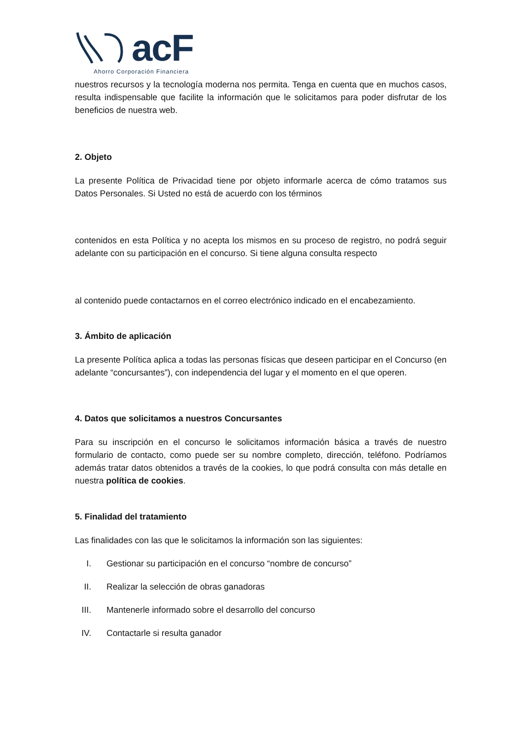acF
Ahorro Corporación Financiera
nuestros recursos y la tecnología moderna nos permita. Tenga en cuenta que en muchos casos, resulta indispensable que facilite la información que le solicitamos para poder disfrutar de los beneficios de nuestra web.
2. Objeto
La presente Política de Privacidad tiene por objeto informarle acerca de cómo tratamos sus Datos Personales. Si Usted no está de acuerdo con los términos
contenidos en esta Política y no acepta los mismos en su proceso de registro, no podrá seguir adelante con su participación en el concurso. Si tiene alguna consulta respecto
al contenido puede contactarnos en el correo electrónico indicado en el encabezamiento.
3. Ámbito de aplicación
La presente Política aplica a todas las personas físicas que deseen participar en el Concurso (en adelante “concursantes”), con independencia del lugar y el momento en el que operen.
4. Datos que solicitamos a nuestros Concursantes
Para su inscripción en el concurso le solicitamos información básica a través de nuestro formulario de contacto, como puede ser su nombre completo, dirección, teléfono. Podríamos además tratar datos obtenidos a través de la cookies, lo que podrá consulta con más detalle en nuestra política de cookies.
5. Finalidad del tratamiento
Las finalidades con las que le solicitamos la información son las siguientes:
I. Gestionar su participación en el concurso “nombre de concurso”
II. Realizar la selección de obras ganadoras
III. Mantenerle informado sobre el desarrollo del concurso
IV. Contactarle si resulta ganador